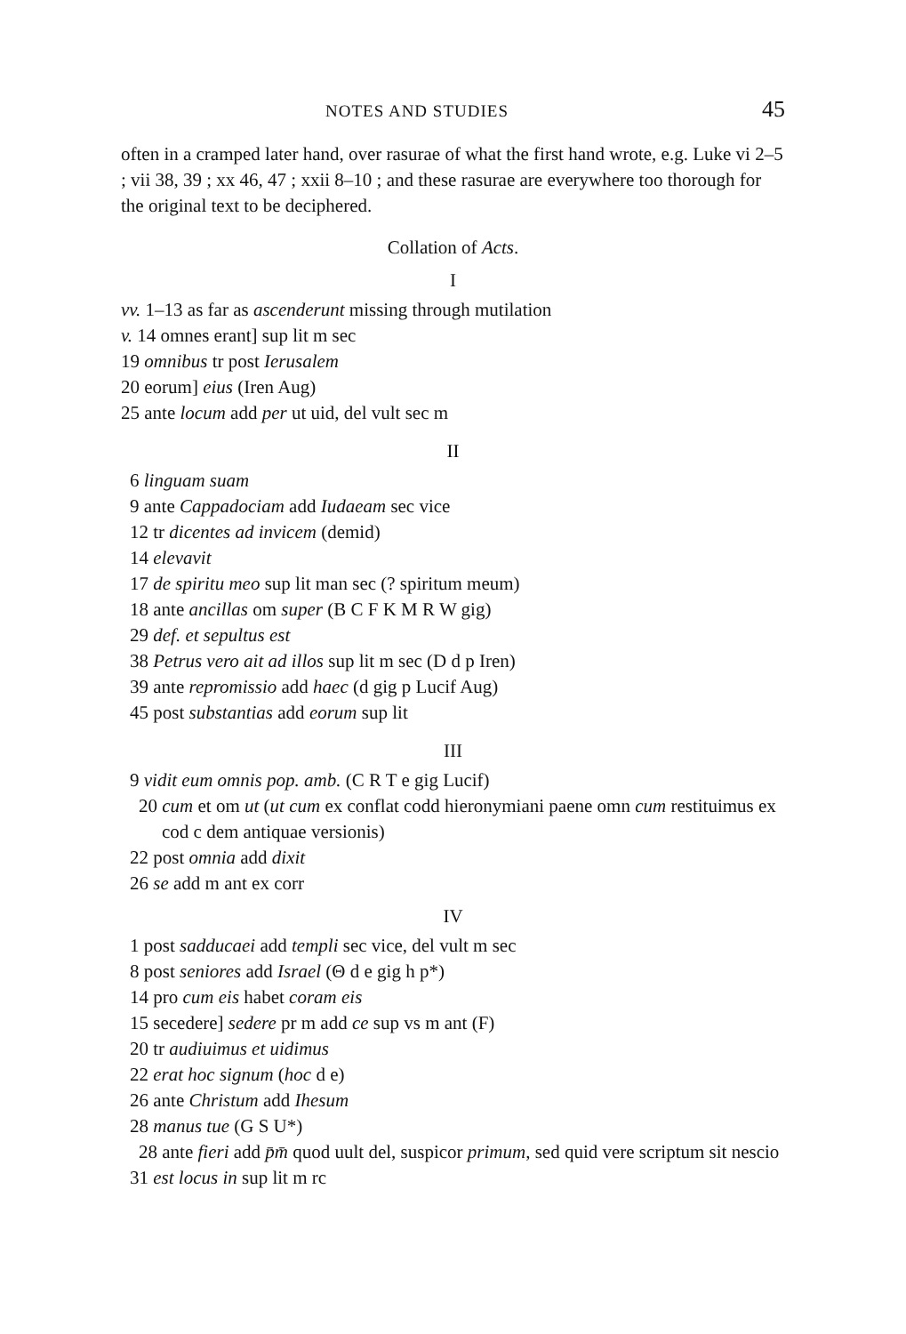NOTES AND STUDIES 45
often in a cramped later hand, over rasurae of what the first hand wrote, e.g. Luke vi 2–5 ; vii 38, 39 ; xx 46, 47 ; xxii 8–10 ; and these rasurae are everywhere too thorough for the original text to be deciphered.
Collation of Acts.
I
vv. 1–13 as far as ascenderunt missing through mutilation
v. 14 omnes erant] sup lit m sec
19 omnibus tr post Ierusalem
20 eorum] eius (Iren Aug)
25 ante locum add per ut uid, del vult sec m
II
6 linguam suam
9 ante Cappadociam add Iudaeam sec vice
12 tr dicentes ad invicem (demid)
14 elevavit
17 de spiritu meo sup lit man sec (? spiritum meum)
18 ante ancillas om super (B C F K M R W gig)
29 def. et sepultus est
38 Petrus vero ait ad illos sup lit m sec (D d p Iren)
39 ante repromissio add haec (d gig p Lucif Aug)
45 post substantias add eorum sup lit
III
9 vidit eum omnis pop. amb. (C R T e gig Lucif)
20 cum et om ut (ut cum ex conflat codd hieronymiani paene omn cum restituimus ex cod c dem antiquae versionis)
22 post omnia add dixit
26 se add m ant ex corr
IV
1 post sadducaei add templi sec vice, del vult m sec
8 post seniores add Israel (Θ d e gig h p*)
14 pro cum eis habet coram eis
15 secedere] sedere pr m add ce sup vs m ant (F)
20 tr audiuimus et uidimus
22 erat hoc signum (hoc d e)
26 ante Christum add Ihesum
28 manus tue (G S U*)
28 ante fieri add p̄m̄ quod uult del, suspicor primum, sed quid vere scriptum sit nescio
31 est locus in sup lit m rc